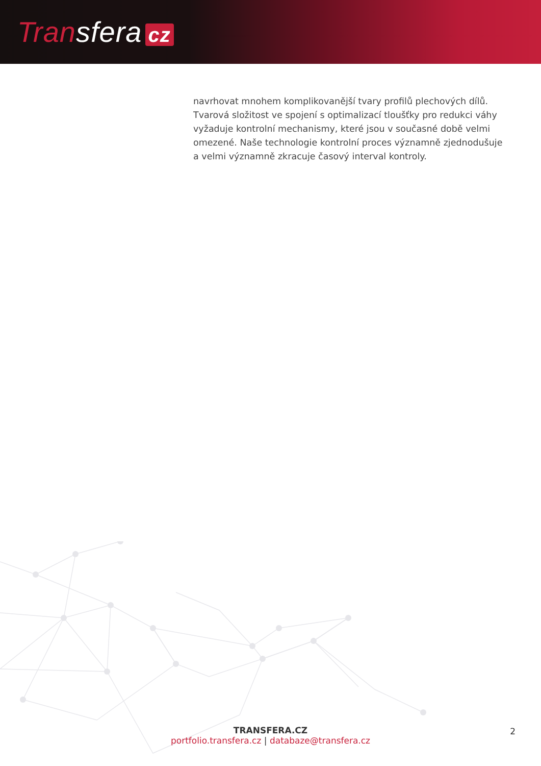Transfera cz
navrhovat mnohem komplikovanější tvary profilů plechových dílů. Tvarová složitost ve spojení s optimalizací tloušťky pro redukci váhy vyžaduje kontrolní mechanismy, které jsou v současné době velmi omezené. Naše technologie kontrolní proces významně zjednodušuje a velmi významně zkracuje časový interval kontroly.
TRANSFERA.CZ
portfolio.transfera.cz | databaze@transfera.cz
2